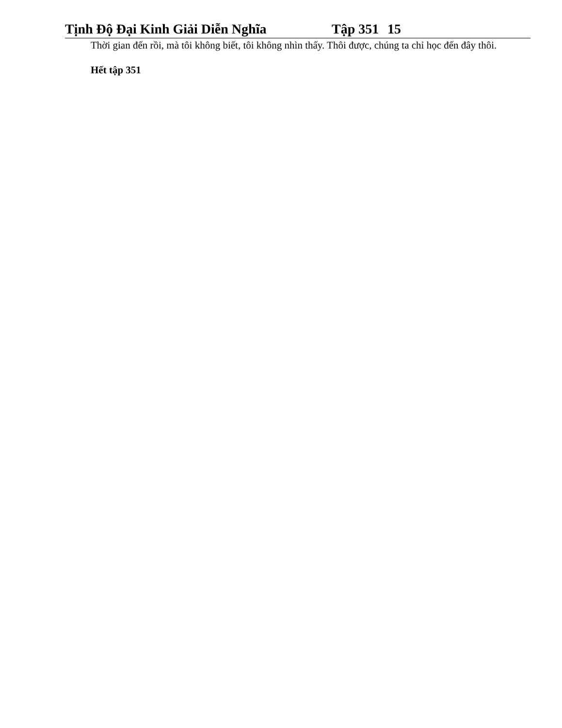Tịnh Độ Đại Kinh Giải Diễn Nghĩa Tập 351 15
Thời gian đến rồi, mà tôi không biết, tôi không nhìn thấy. Thôi được, chúng ta chỉ học đến đây thôi.
Hết tập 351